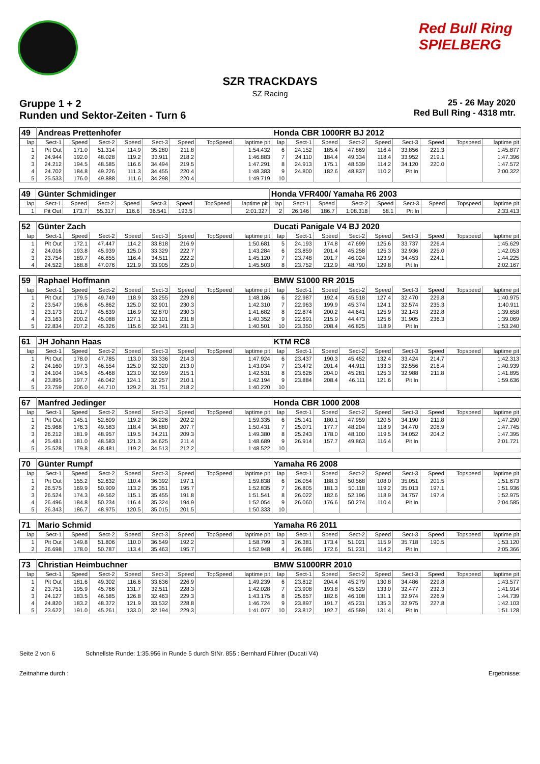Red Bull Ring SPIELBERG
SZR TRACKDAYS
SZ Racing
Gruppe 1 + 2
Runden und Sektor-Zeiten - Turn 6
25 - 26 May 2020
Red Bull Ring - 4318 mtr.
| 49 | Andreas Prettenhofer | | | | | | | | Honda CBR 1000RR BJ 2012 | | | | | | | | |
| lap | Sect-1 | Speed | Sect-2 | Speed | Sect-3 | Speed | TopSpeed | laptime pit | lap | Sect-1 | Speed | Sect-2 | Speed | Sect-3 | Speed | Topspeed | laptime pit |
| 1 | Pit Out | 171.0 | 51.314 | 114.9 | 35.280 | 211.8 | | 1:54.432 | 6 | 24.152 | 185.4 | 47.869 | 116.4 | 33.856 | 221.3 | | 1:45.877 |
| 2 | 24.944 | 192.0 | 48.028 | 119.2 | 33.911 | 218.2 | | 1:46.883 | 7 | 24.110 | 184.4 | 49.334 | 118.4 | 33.952 | 219.1 | | 1:47.396 |
| 3 | 24.212 | 194.5 | 48.585 | 116.6 | 34.494 | 219.5 | | 1:47.291 | 8 | 24.913 | 175.1 | 48.539 | 114.2 | 34.120 | 220.0 | | 1:47.572 |
| 4 | 24.702 | 184.8 | 49.226 | 111.3 | 34.455 | 220.4 | | 1:48.383 | 9 | 24.800 | 182.6 | 48.837 | 110.2 | Pit In | | | 2:00.322 |
| 5 | 25.533 | 176.0 | 49.888 | 111.6 | 34.298 | 220.4 | | 1:49.719 | 10 | | | | | | | | |
| 49 | Günter Schmidinger | | | | | | | | Honda VFR400/ Yamaha R6 2003 | | | | | | | | |
| lap | Sect-1 | Speed | Sect-2 | Speed | Sect-3 | Speed | TopSpeed | laptime pit | lap | Sect-1 | Speed | Sect-2 | Speed | Sect-3 | Speed | Topspeed | laptime pit |
| 1 | Pit Out | 173.7 | 55.317 | 116.6 | 36.541 | 193.5 | | 2:01.327 | 2 | 26.146 | 186.7 | 1:08.318 | 58.1 | Pit In | | | 2:33.413 |
| 52 | Günter Zach | | | | | | | | Ducati Panigale V4 BJ 2020 | | | | | | | | |
| lap | Sect-1 | Speed | Sect-2 | Speed | Sect-3 | Speed | TopSpeed | laptime pit | lap | Sect-1 | Speed | Sect-2 | Speed | Sect-3 | Speed | Topspeed | laptime pit |
| 1 | Pit Out | 172.1 | 47.447 | 114.2 | 33.818 | 216.9 | | 1:50.681 | 5 | 24.193 | 174.8 | 47.699 | 125.6 | 33.737 | 226.4 | | 1:45.629 |
| 2 | 24.016 | 193.8 | 45.939 | 125.0 | 33.329 | 222.7 | | 1:43.284 | 6 | 23.859 | 201.4 | 45.258 | 125.3 | 32.936 | 225.0 | | 1:42.053 |
| 3 | 23.754 | 189.7 | 46.855 | 116.4 | 34.511 | 222.2 | | 1:45.120 | 7 | 23.748 | 201.7 | 46.024 | 123.9 | 34.453 | 224.1 | | 1:44.225 |
| 4 | 24.522 | 168.8 | 47.076 | 121.9 | 33.905 | 225.0 | | 1:45.503 | 8 | 23.752 | 212.9 | 48.790 | 129.8 | Pit In | | | 2:02.167 |
| 59 | Raphael Hoffmann | | | | | | | | BMW S1000 RR 2015 | | | | | | | | |
| lap | Sect-1 | Speed | Sect-2 | Speed | Sect-3 | Speed | TopSpeed | laptime pit | lap | Sect-1 | Speed | Sect-2 | Speed | Sect-3 | Speed | Topspeed | laptime pit |
| 1 | Pit Out | 179.5 | 49.749 | 118.9 | 33.255 | 229.8 | | 1:48.186 | 6 | 22.987 | 192.4 | 45.518 | 127.4 | 32.470 | 229.8 | | 1:40.975 |
| 2 | 23.547 | 196.6 | 45.862 | 125.0 | 32.901 | 230.3 | | 1:42.310 | 7 | 22.963 | 199.9 | 45.374 | 124.1 | 32.574 | 235.3 | | 1:40.911 |
| 3 | 23.173 | 201.7 | 45.639 | 116.9 | 32.870 | 230.3 | | 1:41.682 | 8 | 22.874 | 200.2 | 44.641 | 125.9 | 32.143 | 232.8 | | 1:39.658 |
| 4 | 23.163 | 200.2 | 45.088 | 127.1 | 32.101 | 231.8 | | 1:40.352 | 9 | 22.691 | 215.9 | 44.473 | 125.6 | 31.905 | 236.3 | | 1:39.069 |
| 5 | 22.834 | 207.2 | 45.326 | 115.6 | 32.341 | 231.3 | | 1:40.501 | 10 | 23.350 | 208.4 | 46.825 | 118.9 | Pit In | | | 1:53.240 |
| 61 | JH Johann Haas | | | | | | | | KTM RC8 | | | | | | | | |
| lap | Sect-1 | Speed | Sect-2 | Speed | Sect-3 | Speed | TopSpeed | laptime pit | lap | Sect-1 | Speed | Sect-2 | Speed | Sect-3 | Speed | Topspeed | laptime pit |
| 1 | Pit Out | 178.0 | 47.785 | 113.0 | 33.336 | 214.3 | | 1:47.924 | 6 | 23.437 | 190.3 | 45.452 | 132.4 | 33.424 | 214.7 | | 1:42.313 |
| 2 | 24.160 | 197.3 | 46.554 | 125.0 | 32.320 | 213.0 | | 1:43.034 | 7 | 23.472 | 201.4 | 44.911 | 133.3 | 32.556 | 216.4 | | 1:40.939 |
| 3 | 24.104 | 194.5 | 45.468 | 123.0 | 32.959 | 215.1 | | 1:42.531 | 8 | 23.626 | 204.0 | 45.281 | 125.3 | 32.988 | 211.8 | | 1:41.895 |
| 4 | 23.895 | 197.7 | 46.042 | 124.1 | 32.257 | 210.1 | | 1:42.194 | 9 | 23.884 | 208.4 | 46.111 | 121.6 | Pit In | | | 1:59.636 |
| 5 | 23.759 | 206.0 | 44.710 | 129.2 | 31.751 | 218.2 | | 1:40.220 | 10 | | | | | | | | |
| 67 | Manfred Jedinger | | | | | | | | Honda CBR 1000 2008 | | | | | | | | |
| lap | Sect-1 | Speed | Sect-2 | Speed | Sect-3 | Speed | TopSpeed | laptime pit | lap | Sect-1 | Speed | Sect-2 | Speed | Sect-3 | Speed | Topspeed | laptime pit |
| 1 | Pit Out | 145.1 | 52.609 | 119.2 | 36.226 | 202.2 | | 1:59.335 | 6 | 25.141 | 180.1 | 47.959 | 120.5 | 34.190 | 211.8 | | 1:47.290 |
| 2 | 25.968 | 176.3 | 49.583 | 118.4 | 34.880 | 207.7 | | 1:50.431 | 7 | 25.071 | 177.7 | 48.204 | 118.9 | 34.470 | 208.9 | | 1:47.745 |
| 3 | 26.212 | 181.9 | 48.957 | 119.5 | 34.211 | 209.3 | | 1:49.380 | 8 | 25.243 | 178.0 | 48.100 | 119.5 | 34.052 | 204.2 | | 1:47.395 |
| 4 | 25.481 | 181.0 | 48.583 | 121.3 | 34.625 | 211.4 | | 1:48.689 | 9 | 26.914 | 157.7 | 49.863 | 116.4 | Pit In | | | 2:01.721 |
| 5 | 25.528 | 179.8 | 48.481 | 119.2 | 34.513 | 212.2 | | 1:48.522 | 10 | | | | | | | | |
| 70 | Günter Rumpf | | | | | | | | Yamaha R6 2008 | | | | | | | | |
| lap | Sect-1 | Speed | Sect-2 | Speed | Sect-3 | Speed | TopSpeed | laptime pit | lap | Sect-1 | Speed | Sect-2 | Speed | Sect-3 | Speed | Topspeed | laptime pit |
| 1 | Pit Out | 155.2 | 52.632 | 110.4 | 36.392 | 197.1 | | 1:59.838 | 6 | 26.054 | 188.3 | 50.568 | 108.0 | 35.051 | 201.5 | | 1:51.673 |
| 2 | 26.575 | 169.9 | 50.909 | 113.2 | 35.351 | 195.7 | | 1:52.835 | 7 | 26.805 | 181.3 | 50.118 | 119.2 | 35.013 | 197.1 | | 1:51.936 |
| 3 | 26.524 | 174.3 | 49.562 | 115.1 | 35.455 | 191.8 | | 1:51.541 | 8 | 26.022 | 182.6 | 52.196 | 118.9 | 34.757 | 197.4 | | 1:52.975 |
| 4 | 26.496 | 184.8 | 50.234 | 116.4 | 35.324 | 194.9 | | 1:52.054 | 9 | 26.060 | 176.6 | 50.274 | 110.4 | Pit In | | | 2:04.585 |
| 5 | 26.343 | 186.7 | 48.975 | 120.5 | 35.015 | 201.5 | | 1:50.333 | 10 | | | | | | | | |
| 71 | Mario Schmid | | | | | | | | Yamaha R6 2011 | | | | | | | | |
| lap | Sect-1 | Speed | Sect-2 | Speed | Sect-3 | Speed | TopSpeed | laptime pit | lap | Sect-1 | Speed | Sect-2 | Speed | Sect-3 | Speed | Topspeed | laptime pit |
| 1 | Pit Out | 149.8 | 51.806 | 110.0 | 36.549 | 192.2 | | 1:58.799 | 3 | 26.381 | 173.4 | 51.021 | 115.9 | 35.718 | 190.5 | | 1:53.120 |
| 2 | 26.698 | 178.0 | 50.787 | 113.4 | 35.463 | 195.7 | | 1:52.948 | 4 | 26.686 | 172.6 | 51.231 | 114.2 | Pit In | | | 2:05.366 |
| 73 | Christian Heimbuchner | | | | | | | | BMW S1000RR 2010 | | | | | | | | |
| lap | Sect-1 | Speed | Sect-2 | Speed | Sect-3 | Speed | TopSpeed | laptime pit | lap | Sect-1 | Speed | Sect-2 | Speed | Sect-3 | Speed | Topspeed | laptime pit |
| 1 | Pit Out | 181.6 | 49.302 | 116.6 | 33.636 | 226.9 | | 1:49.239 | 6 | 23.812 | 204.4 | 45.279 | 130.8 | 34.486 | 229.8 | | 1:43.577 |
| 2 | 23.751 | 195.9 | 45.766 | 131.7 | 32.511 | 228.3 | | 1:42.028 | 7 | 23.908 | 193.8 | 45.529 | 133.0 | 32.477 | 232.3 | | 1:41.914 |
| 3 | 24.127 | 183.5 | 46.585 | 126.8 | 32.463 | 229.3 | | 1:43.175 | 8 | 25.657 | 182.6 | 46.108 | 131.1 | 32.974 | 226.9 | | 1:44.739 |
| 4 | 24.820 | 183.2 | 48.372 | 121.9 | 33.532 | 228.8 | | 1:46.724 | 9 | 23.897 | 191.7 | 45.231 | 135.3 | 32.975 | 227.8 | | 1:42.103 |
| 5 | 23.622 | 191.0 | 45.261 | 133.0 | 32.194 | 229.3 | | 1:41.077 | 10 | 23.812 | 192.7 | 45.589 | 131.4 | Pit In | | | 1:51.128 |
Seite 2 von 6 Schnellste Runde: 1:35.956 in Runde 5 durch StNr. 855 : Bernhard Führer (Ducati V4)
Zeitnahme durch : Ergebnisse: